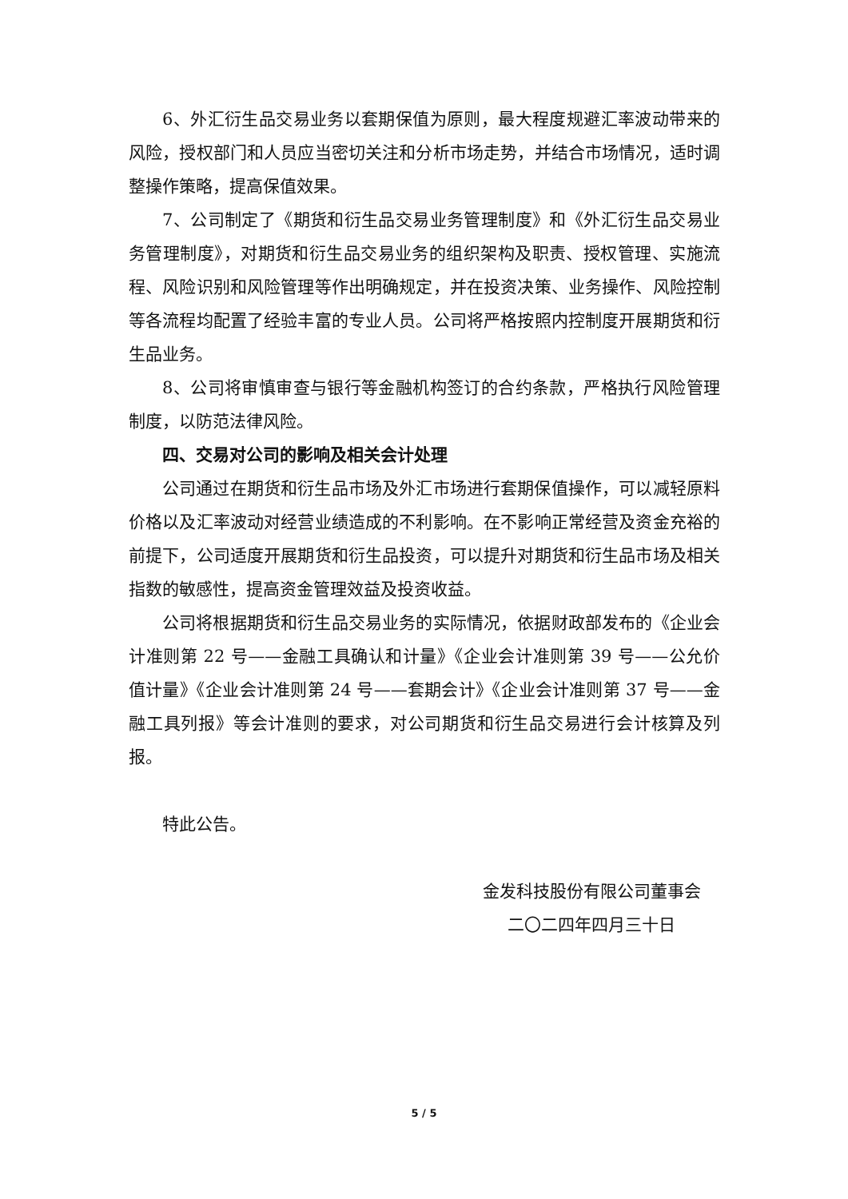6、外汇衍生品交易业务以套期保值为原则，最大程度规避汇率波动带来的风险，授权部门和人员应当密切关注和分析市场走势，并结合市场情况，适时调整操作策略，提高保值效果。
7、公司制定了《期货和衍生品交易业务管理制度》和《外汇衍生品交易业务管理制度》，对期货和衍生品交易业务的组织架构及职责、授权管理、实施流程、风险识别和风险管理等作出明确规定，并在投资决策、业务操作、风险控制等各流程均配置了经验丰富的专业人员。公司将严格按照内控制度开展期货和衍生品业务。
8、公司将审慎审查与银行等金融机构签订的合约条款，严格执行风险管理制度，以防范法律风险。
四、交易对公司的影响及相关会计处理
公司通过在期货和衍生品市场及外汇市场进行套期保值操作，可以减轻原料价格以及汇率波动对经营业绩造成的不利影响。在不影响正常经营及资金充裕的前提下，公司适度开展期货和衍生品投资，可以提升对期货和衍生品市场及相关指数的敏感性，提高资金管理效益及投资收益。
公司将根据期货和衍生品交易业务的实际情况，依据财政部发布的《企业会计准则第 22 号——金融工具确认和计量》《企业会计准则第 39 号——公允价值计量》《企业会计准则第 24 号——套期会计》《企业会计准则第 37 号——金融工具列报》等会计准则的要求，对公司期货和衍生品交易进行会计核算及列报。
特此公告。
金发科技股份有限公司董事会
二〇二四年四月三十日
5 / 5